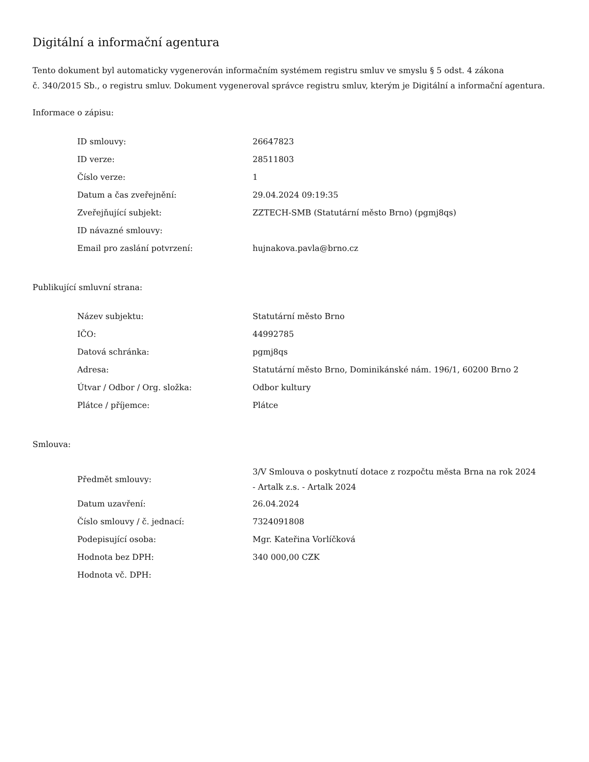Digitální a informační agentura
Tento dokument byl automaticky vygenerován informačním systémem registru smluv ve smyslu § 5 odst. 4 zákona
č. 340/2015 Sb., o registru smluv. Dokument vygeneroval správce registru smluv, kterým je Digitální a informační agentura.
Informace o zápisu:
| ID smlouvy: | 26647823 |
| ID verze: | 28511803 |
| Číslo verze: | 1 |
| Datum a čas zveřejnění: | 29.04.2024 09:19:35 |
| Zveřejňující subjekt: | ZZTECH-SMB (Statutární město Brno) (pgmj8qs) |
| ID návazné smlouvy: | |
| Email pro zaslání potvrzení: | hujnakova.pavla@brno.cz |
Publikující smluvní strana:
| Název subjektu: | Statutární město Brno |
| IČO: | 44992785 |
| Datová schránka: | pgmj8qs |
| Adresa: | Statutární město Brno, Dominikánské nám. 196/1, 60200 Brno 2 |
| Útvar / Odbor / Org. složka: | Odbor kultury |
| Plátce / příjemce: | Plátce |
Smlouva:
| Předmět smlouvy: | 3/V Smlouva o poskytnutí dotace z rozpočtu města Brna na rok 2024 - Artalk z.s. - Artalk 2024 |
| Datum uzavření: | 26.04.2024 |
| Číslo smlouvy / č. jednací: | 7324091808 |
| Podepisující osoba: | Mgr. Kateřina Vorlíčková |
| Hodnota bez DPH: | 340 000,00 CZK |
| Hodnota vč. DPH: | |